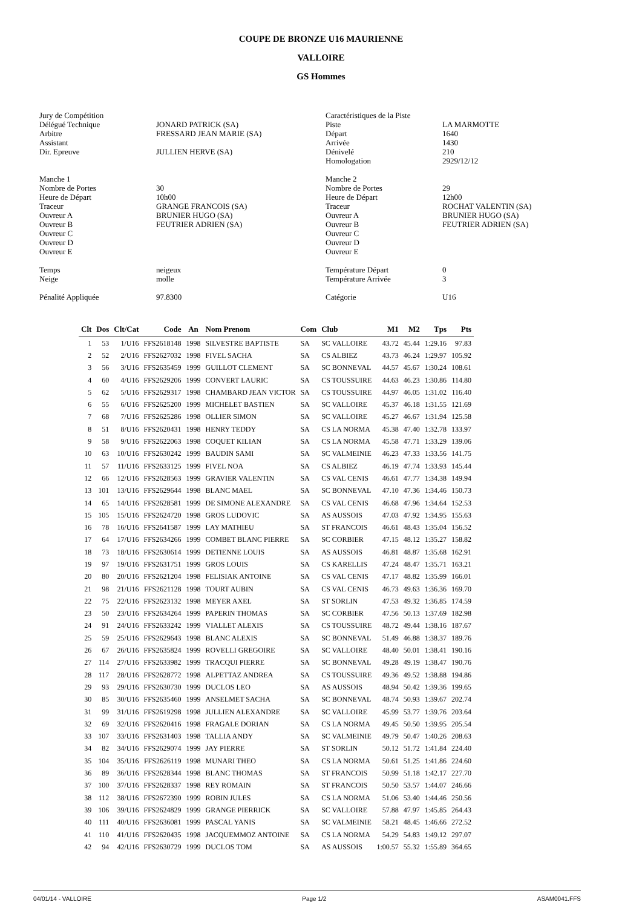COUPE DE BRONZE U16 MAURIENNE
VALLOIRE
GS Hommes
| Jury de Compétition | |
| Délégué Technique | JONARD PATRICK (SA) |
| Arbitre | FRESSARD JEAN MARIE (SA) |
| Assistant | |
| Dir. Epreuve | JULLIEN HERVE (SA) |
| Manche 1 | |
| Nombre de Portes | 30 |
| Heure de Départ | 10h00 |
| Traceur | GRANGE FRANCOIS (SA) |
| Ouvreur A | BRUNIER HUGO (SA) |
| Ouvreur B | FEUTRIER ADRIEN (SA) |
| Ouvreur C | |
| Ouvreur D | |
| Ouvreur E | |
| Temps | neigeux |
| Neige | molle |
| Pénalité Appliquée | 97.8300 |
| Caractéristiques de la Piste | |
| Piste | LA MARMOTTE |
| Départ | 1640 |
| Arrivée | 1430 |
| Dénivelé | 210 |
| Homologation | 2929/12/12 |
| Manche 2 | |
| Nombre de Portes | 29 |
| Heure de Départ | 12h00 |
| Traceur | ROCHAT VALENTIN (SA) |
| Ouvreur A | BRUNIER HUGO (SA) |
| Ouvreur B | FEUTRIER ADRIEN (SA) |
| Ouvreur C | |
| Ouvreur D | |
| Ouvreur E | |
| Température Départ | 0 |
| Température Arrivée | 3 |
| Catégorie | U16 |
| Clt | Dos | Clt/Cat | Code | An | Nom Prenom | Com | Club | M1 | M2 | Tps | Pts |
| --- | --- | --- | --- | --- | --- | --- | --- | --- | --- | --- | --- |
| 1 | 53 | 1/U16 | FFS2618148 | 1998 | SILVESTRE BAPTISTE | SA | SC VALLOIRE | 43.72 | 45.44 | 1:29.16 | 97.83 |
| 2 | 52 | 2/U16 | FFS2627032 | 1998 | FIVEL SACHA | SA | CS ALBIEZ | 43.73 | 46.24 | 1:29.97 | 105.92 |
| 3 | 56 | 3/U16 | FFS2635459 | 1999 | GUILLOT CLEMENT | SA | SC BONNEVAL | 44.57 | 45.67 | 1:30.24 | 108.61 |
| 4 | 60 | 4/U16 | FFS2629206 | 1999 | CONVERT LAURIC | SA | CS TOUSSUIRE | 44.63 | 46.23 | 1:30.86 | 114.80 |
| 5 | 62 | 5/U16 | FFS2629317 | 1998 | CHAMBARD JEAN VICTOR | SA | CS TOUSSUIRE | 44.97 | 46.05 | 1:31.02 | 116.40 |
| 6 | 55 | 6/U16 | FFS2625200 | 1999 | MICHELET BASTIEN | SA | SC VALLOIRE | 45.37 | 46.18 | 1:31.55 | 121.69 |
| 7 | 68 | 7/U16 | FFS2625286 | 1998 | OLLIER SIMON | SA | SC VALLOIRE | 45.27 | 46.67 | 1:31.94 | 125.58 |
| 8 | 51 | 8/U16 | FFS2620431 | 1998 | HENRY TEDDY | SA | CS LA NORMA | 45.38 | 47.40 | 1:32.78 | 133.97 |
| 9 | 58 | 9/U16 | FFS2622063 | 1998 | COQUET KILIAN | SA | CS LA NORMA | 45.58 | 47.71 | 1:33.29 | 139.06 |
| 10 | 63 | 10/U16 | FFS2630242 | 1999 | BAUDIN SAMI | SA | SC VALMEINIE | 46.23 | 47.33 | 1:33.56 | 141.75 |
| 11 | 57 | 11/U16 | FFS2633125 | 1999 | FIVEL NOA | SA | CS ALBIEZ | 46.19 | 47.74 | 1:33.93 | 145.44 |
| 12 | 66 | 12/U16 | FFS2628563 | 1999 | GRAVIER VALENTIN | SA | CS VAL CENIS | 46.61 | 47.77 | 1:34.38 | 149.94 |
| 13 | 101 | 13/U16 | FFS2629644 | 1998 | BLANC MAEL | SA | SC BONNEVAL | 47.10 | 47.36 | 1:34.46 | 150.73 |
| 14 | 65 | 14/U16 | FFS2628581 | 1999 | DE SIMONE ALEXANDRE | SA | CS VAL CENIS | 46.68 | 47.96 | 1:34.64 | 152.53 |
| 15 | 105 | 15/U16 | FFS2624720 | 1998 | GROS LUDOVIC | SA | AS AUSSOIS | 47.03 | 47.92 | 1:34.95 | 155.63 |
| 16 | 78 | 16/U16 | FFS2641587 | 1999 | LAY MATHIEU | SA | ST FRANCOIS | 46.61 | 48.43 | 1:35.04 | 156.52 |
| 17 | 64 | 17/U16 | FFS2634266 | 1999 | COMBET BLANC PIERRE | SA | SC CORBIER | 47.15 | 48.12 | 1:35.27 | 158.82 |
| 18 | 73 | 18/U16 | FFS2630614 | 1999 | DETIENNE LOUIS | SA | AS AUSSOIS | 46.81 | 48.87 | 1:35.68 | 162.91 |
| 19 | 97 | 19/U16 | FFS2631751 | 1999 | GROS LOUIS | SA | CS KARELLIS | 47.24 | 48.47 | 1:35.71 | 163.21 |
| 20 | 80 | 20/U16 | FFS2621204 | 1998 | FELISIAK ANTOINE | SA | CS VAL CENIS | 47.17 | 48.82 | 1:35.99 | 166.01 |
| 21 | 98 | 21/U16 | FFS2621128 | 1998 | TOURT AUBIN | SA | CS VAL CENIS | 46.73 | 49.63 | 1:36.36 | 169.70 |
| 22 | 75 | 22/U16 | FFS2623132 | 1998 | MEYER AXEL | SA | ST SORLIN | 47.53 | 49.32 | 1:36.85 | 174.59 |
| 23 | 50 | 23/U16 | FFS2634264 | 1999 | PAPERIN THOMAS | SA | SC CORBIER | 47.56 | 50.13 | 1:37.69 | 182.98 |
| 24 | 91 | 24/U16 | FFS2633242 | 1999 | VIALLET ALEXIS | SA | CS TOUSSUIRE | 48.72 | 49.44 | 1:38.16 | 187.67 |
| 25 | 59 | 25/U16 | FFS2629643 | 1998 | BLANC ALEXIS | SA | SC BONNEVAL | 51.49 | 46.88 | 1:38.37 | 189.76 |
| 26 | 67 | 26/U16 | FFS2635824 | 1999 | ROVELLI GREGOIRE | SA | SC VALLOIRE | 48.40 | 50.01 | 1:38.41 | 190.16 |
| 27 | 114 | 27/U16 | FFS2633982 | 1999 | TRACQUI PIERRE | SA | SC BONNEVAL | 49.28 | 49.19 | 1:38.47 | 190.76 |
| 28 | 117 | 28/U16 | FFS2628772 | 1998 | ALPETTAZ ANDREA | SA | CS TOUSSUIRE | 49.36 | 49.52 | 1:38.88 | 194.86 |
| 29 | 93 | 29/U16 | FFS2630730 | 1999 | DUCLOS LEO | SA | AS AUSSOIS | 48.94 | 50.42 | 1:39.36 | 199.65 |
| 30 | 85 | 30/U16 | FFS2635460 | 1999 | ANSELMET SACHA | SA | SC BONNEVAL | 48.74 | 50.93 | 1:39.67 | 202.74 |
| 31 | 99 | 31/U16 | FFS2619298 | 1998 | JULLIEN ALEXANDRE | SA | SC VALLOIRE | 45.99 | 53.77 | 1:39.76 | 203.64 |
| 32 | 69 | 32/U16 | FFS2620416 | 1998 | FRAGALE DORIAN | SA | CS LA NORMA | 49.45 | 50.50 | 1:39.95 | 205.54 |
| 33 | 107 | 33/U16 | FFS2631403 | 1998 | TALLIA ANDY | SA | SC VALMEINIE | 49.79 | 50.47 | 1:40.26 | 208.63 |
| 34 | 82 | 34/U16 | FFS2629074 | 1999 | JAY PIERRE | SA | ST SORLIN | 50.12 | 51.72 | 1:41.84 | 224.40 |
| 35 | 104 | 35/U16 | FFS2626119 | 1998 | MUNARI THEO | SA | CS LA NORMA | 50.61 | 51.25 | 1:41.86 | 224.60 |
| 36 | 89 | 36/U16 | FFS2628344 | 1998 | BLANC THOMAS | SA | ST FRANCOIS | 50.99 | 51.18 | 1:42.17 | 227.70 |
| 37 | 100 | 37/U16 | FFS2628337 | 1998 | REY ROMAIN | SA | ST FRANCOIS | 50.50 | 53.57 | 1:44.07 | 246.66 |
| 38 | 112 | 38/U16 | FFS2672390 | 1999 | ROBIN JULES | SA | CS LA NORMA | 51.06 | 53.40 | 1:44.46 | 250.56 |
| 39 | 106 | 39/U16 | FFS2624829 | 1999 | GRANGE PIERRICK | SA | SC VALLOIRE | 57.88 | 47.97 | 1:45.85 | 264.43 |
| 40 | 111 | 40/U16 | FFS2636081 | 1999 | PASCAL YANIS | SA | SC VALMEINIE | 58.21 | 48.45 | 1:46.66 | 272.52 |
| 41 | 110 | 41/U16 | FFS2620435 | 1998 | JACQUEMMOZ ANTOINE | SA | CS LA NORMA | 54.29 | 54.83 | 1:49.12 | 297.07 |
| 42 | 94 | 42/U16 | FFS2630729 | 1999 | DUCLOS TOM | SA | AS AUSSOIS | 1:00.57 | 55.32 | 1:55.89 | 364.65 |
04/01/14 - VALLOIRE Page 1/2 ASAM0041.FFS